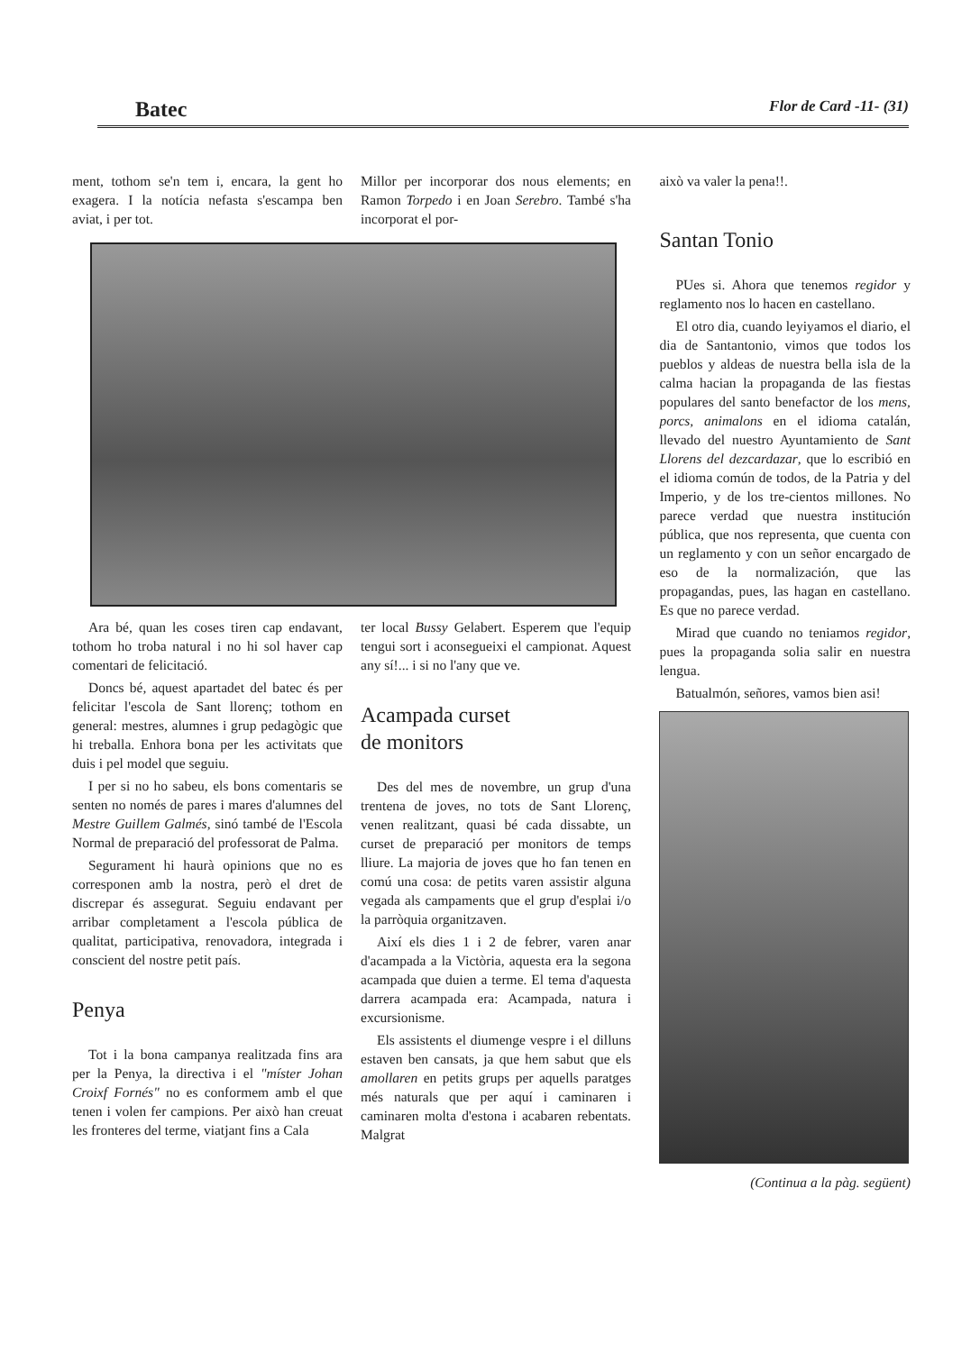Batec Flor de Card -11- (31)
ment, tothom se'n tem i, encara, la gent ho exagera. I la notícia nefasta s'escampa ben aviat, i per tot.
Millor per incorporar dos nous elements; en Ramon Torpedo i en Joan Serebro. També s'ha incorporat el por-
Ara bé, quan les coses tiren cap endavant, tothom ho troba natural i no hi sol haver cap comentari de felicitació.
Doncs bé, aquest apartadet del batec és per felicitar l'escola de Sant llorenç; tothom en general: mestres, alumnes i grup pedagògic que hi treballa. Enhora bona per les activitats que duis i pel model que seguiu.
I per si no ho sabeu, els bons comentaris se senten no només de pares i mares d'alumnes del Mestre Guillem Galmés, sinó també de l'Escola Normal de preparació del professorat de Palma.
Segurament hi haurà opinions que no es corresponen amb la nostra, però el dret de discrepar és assegurat. Seguiu endavant per arribar completament a l'escola pública de qualitat, participativa, renovadora, integrada i conscient del nostre petit país.
Penya
Tot i la bona campanya realitzada fins ara per la Penya, la directiva i el "míster Johan Croixf Fornés" no es conformem amb el que tenen i volen fer campions. Per això han creuat les fronteres del terme, viatjant fins a Cala
ter local Bussy Gelabert. Esperem que l'equip tengui sort i aconsegueixi el campionat. Aquest any sí!... i si no l'any que ve.
Acampada curset
de monitors
Des del mes de novembre, un grup d'una trentena de joves, no tots de Sant Llorenç, venen realitzant, quasi bé cada dissabte, un curset de preparació per monitors de temps lliure. La majoria de joves que ho fan tenen en comú una cosa: de petits varen assistir alguna vegada als campaments que el grup d'esplai i/o la parròquia organitzaven.
Així els dies 1 i 2 de febrer, varen anar d'acampada a la Victòria, aquesta era la segona acampada que duien a terme. El tema d'aquesta darrera acampada era: Acampada, natura i excursionisme.
Els assistents el diumenge vespre i el dilluns estaven ben cansats, ja que hem sabut que els amollaren en petits grups per aquells paratges més naturals que per aquí i caminaren i caminaren molta d'estona i acabaren rebentats. Malgrat
això va valer la pena!!.
Santan Tonio
PUes si. Ahora que tenemos regidor y reglamento nos lo hacen en castellano.
El otro dia, cuando leyiyamos el diario, el dia de Santantonio, vimos que todos los pueblos y aldeas de nuestra bella isla de la calma hacian la propaganda de las fiestas populares del santo benefactor de los mens, porcs, animalons en el idioma catalán, llevado del nuestro Ayuntamiento de Sant Llorens del dezcardazar, que lo escribió en el idioma común de todos, de la Patria y del Imperio, y de los tre-cientos millones. No parece verdad que nuestra institución pública, que nos representa, que cuenta con un reglamento y con un señor encargado de eso de la normalización, que las propagandas, pues, las hagan en castellano. Es que no parece verdad.
Mirad que cuando no teniamos regidor, pues la propaganda solia salir en nuestra lengua.
Batualmón, señores, vamos bien asi!
(Continua a la pàg. següent)